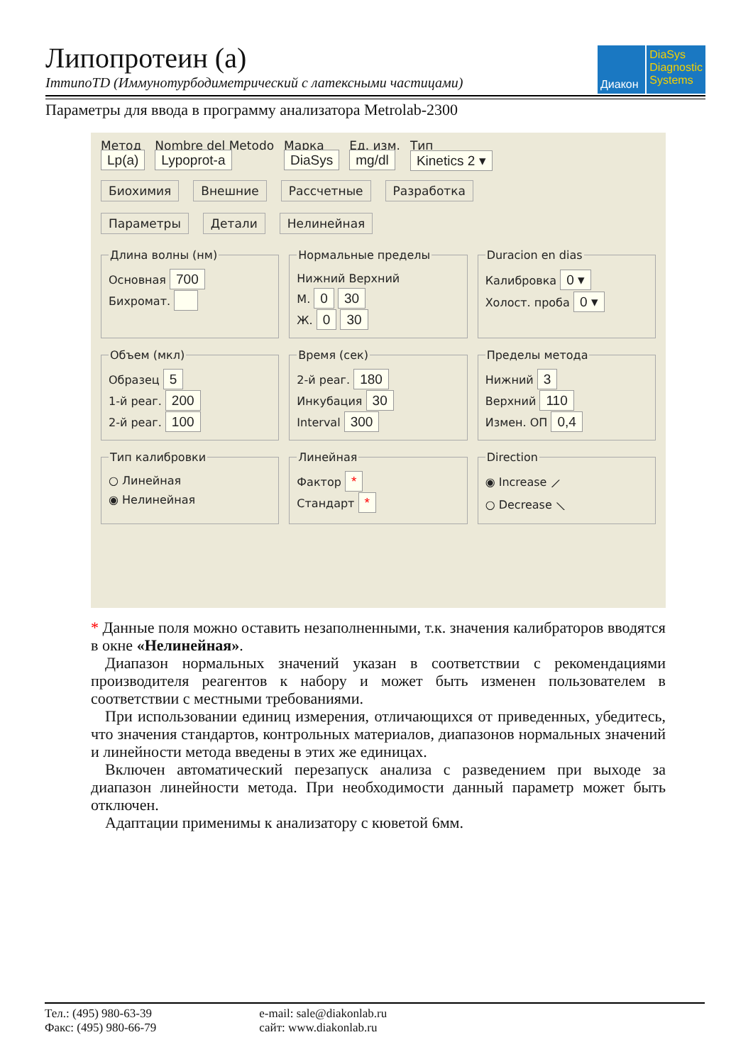Липопротеин (а)
ImmunoTD (Иммунотурбодиметрический с латексными частицами)
Диакон DiaSys
Diagnostic Systems
Параметры для ввода в программу анализатора Metrolab-2300
Метод
Lp(a)
Nombre del Metodo
Lypoprot-a
Марка
DiaSys
Ед. изм.
mg/dl
Тип
Kinetics 2 ▾
Биохимия Внешние Рассчетные Разработка
Параметры Детали Нелинейная
Длина волны (нм)
Основная 700
Бихромат.
Нормальные пределы
Нижний Верхний
М. 0 30
Ж. 0 30
Duracion en dias
Калибровка 0 ▾
Холост. проба 0 ▾
Объем (мкл)
Образец 5
1-й реаг. 200
2-й реаг. 100
Время (сек)
2-й реаг. 180
Инкубация 30
Interval 300
Пределы метода
Нижний 3
Верхний 110
Измен. ОП 0,4
Тип калибровки
○ Линейная
◉ Нелинейная
Линейная
Фактор *
Стандарт *
Direction
◉ Increase ⟋
○ Decrease ⟍
* Данные поля можно оставить незаполненными, т.к. значения калибраторов вводятся в окне «Нелинейная».
Диапазон нормальных значений указан в соответствии с рекомендациями производителя реагентов к набору и может быть изменен пользователем в соответствии с местными требованиями.
При использовании единиц измерения, отличающихся от приведенных, убедитесь, что значения стандартов, контрольных материалов, диапазонов нормальных значений и линейности метода введены в этих же единицах.
Включен автоматический перезапуск анализа с разведением при выходе за диапазон линейности метода. При необходимости данный параметр может быть отключен.
Адаптации применимы к анализатору с кюветой 6мм.
Тел.: (495) 980-63-39
Факс: (495) 980-66-79
e-mail: sale@diakonlab.ru
сайт: www.diakonlab.ru